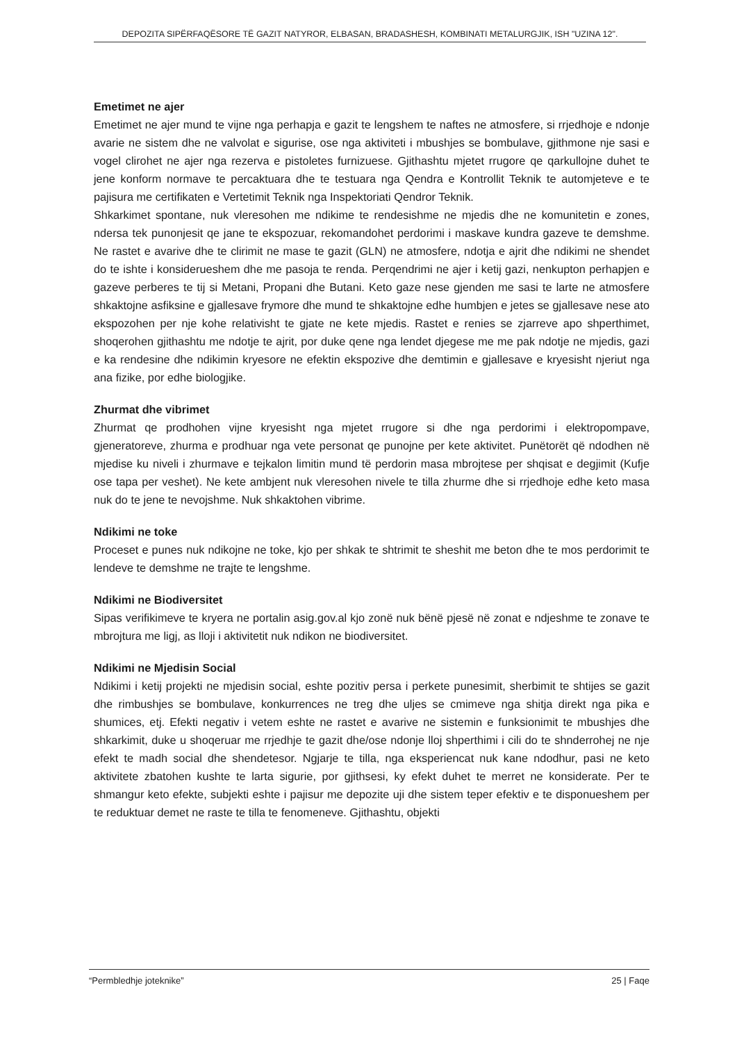DEPOZITA SIPËRFAQËSORE TË GAZIT NATYROR, ELBASAN, BRADASHESH, KOMBINATI METALURGJIK, ISH "UZINA 12".
Emetimet ne ajer
Emetimet ne ajer mund te vijne nga perhapja e gazit te lengshem te naftes ne atmosfere, si rrjedhoje e ndonje avarie ne sistem dhe ne valvolat e sigurise, ose nga aktiviteti i mbushjes se bombulave, gjithmone nje sasi e vogel clirohet ne ajer nga rezerva e pistoletes furnizuese. Gjithashtu mjetet rrugore qe qarkullojne duhet te jene konform normave te percaktuara dhe te testuara nga Qendra e Kontrollit Teknik te automjeteve e te pajisura me certifikaten e Vertetimit Teknik nga Inspektoriati Qendror Teknik.
Shkarkimet spontane, nuk vleresohen me ndikime te rendesishme ne mjedis dhe ne komunitetin e zones, ndersa tek punonjesit qe jane te ekspozuar, rekomandohet perdorimi i maskave kundra gazeve te demshme. Ne rastet e avarive dhe te clirimit ne mase te gazit (GLN) ne atmosfere, ndotja e ajrit dhe ndikimi ne shendet do te ishte i konsiderueshem dhe me pasoja te renda. Perqendrimi ne ajer i ketij gazi, nenkupton perhapjen e gazeve perberes te tij si Metani, Propani dhe Butani. Keto gaze nese gjenden me sasi te larte ne atmosfere shkaktojne asfiksine e gjallesave frymore dhe mund te shkaktojne edhe humbjen e jetes se gjallesave nese ato ekspozohen per nje kohe relativisht te gjate ne kete mjedis. Rastet e renies se zjarreve apo shperthimet, shoqerohen gjithashtu me ndotje te ajrit, por duke qene nga lendet djegese me me pak ndotje ne mjedis, gazi e ka rendesine dhe ndikimin kryesore ne efektin ekspozive dhe demtimin e gjallesave e kryesisht njeriut nga ana fizike, por edhe biologjike.
Zhurmat dhe vibrimet
Zhurmat qe prodhohen vijne kryesisht nga mjetet rrugore si dhe nga perdorimi i elektropompave, gjeneratoreve, zhurma e prodhuar nga vete personat qe punojne per kete aktivitet. Punëtorët që ndodhen në mjedise ku niveli i zhurmave e tejkalon limitin mund të perdorin masa mbrojtese per shqisat e degjimit (Kufje ose tapa per veshet). Ne kete ambjent nuk vleresohen nivele te tilla zhurme dhe si rrjedhoje edhe keto masa nuk do te jene te nevojshme. Nuk shkaktohen vibrime.
Ndikimi ne toke
Proceset e punes nuk ndikojne ne toke, kjo per shkak te shtrimit te sheshit me beton dhe te mos perdorimit te lendeve te demshme ne trajte te lengshme.
Ndikimi ne Biodiversitet
Sipas verifikimeve te kryera ne portalin asig.gov.al kjo zonë nuk bënë pjesë në zonat e ndjeshme te zonave te mbrojtura me ligj, as lloji i aktivitetit nuk ndikon ne biodiversitet.
Ndikimi ne Mjedisin Social
Ndikimi i ketij projekti ne mjedisin social, eshte pozitiv persa i perkete punesimit, sherbimit te shtijes se gazit dhe rimbushjes se bombulave, konkurrences ne treg dhe uljes se cmimeve nga shitja direkt nga pika e shumices, etj. Efekti negativ i vetem eshte ne rastet e avarive ne sistemin e funksionimit te mbushjes dhe shkarkimit, duke u shoqeruar me rrjedhje te gazit dhe/ose ndonje lloj shperthimi i cili do te shnderrohej ne nje efekt te madh social dhe shendetesor. Ngjarje te tilla, nga eksperiencat nuk kane ndodhur, pasi ne keto aktivitete zbatohen kushte te larta sigurie, por gjithsesi, ky efekt duhet te merret ne konsiderate. Per te shmangur keto efekte, subjekti eshte i pajisur me depozite uji dhe sistem teper efektiv e te disponueshem per te reduktuar demet ne raste te tilla te fenomeneve. Gjithashtu, objekti
“Permbledhje joteknike” 25 | Faqe